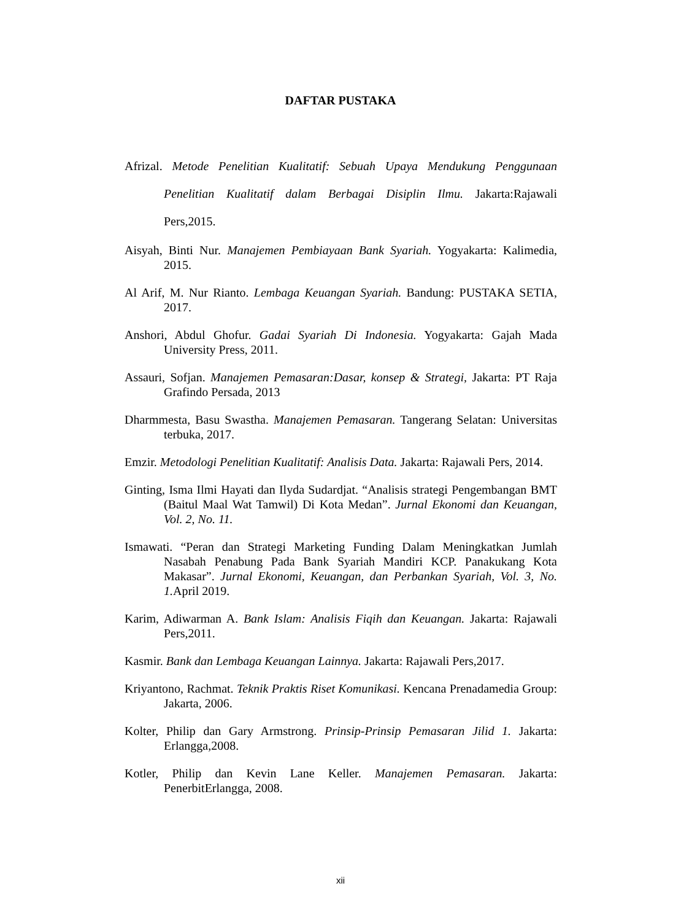DAFTAR PUSTAKA
Afrizal. Metode Penelitian Kualitatif: Sebuah Upaya Mendukung Penggunaan Penelitian Kualitatif dalam Berbagai Disiplin Ilmu. Jakarta:Rajawali Pers,2015.
Aisyah, Binti Nur. Manajemen Pembiayaan Bank Syariah. Yogyakarta: Kalimedia, 2015.
Al Arif, M. Nur Rianto. Lembaga Keuangan Syariah. Bandung: PUSTAKA SETIA, 2017.
Anshori, Abdul Ghofur. Gadai Syariah Di Indonesia. Yogyakarta: Gajah Mada University Press, 2011.
Assauri, Sofjan. Manajemen Pemasaran:Dasar, konsep & Strategi, Jakarta: PT Raja Grafindo Persada, 2013
Dharmmesta, Basu Swastha. Manajemen Pemasaran. Tangerang Selatan: Universitas terbuka, 2017.
Emzir. Metodologi Penelitian Kualitatif: Analisis Data. Jakarta: Rajawali Pers, 2014.
Ginting, Isma Ilmi Hayati dan Ilyda Sudardjat. “Analisis strategi Pengembangan BMT (Baitul Maal Wat Tamwil) Di Kota Medan”. Jurnal Ekonomi dan Keuangan, Vol. 2, No. 11.
Ismawati. “Peran dan Strategi Marketing Funding Dalam Meningkatkan Jumlah Nasabah Penabung Pada Bank Syariah Mandiri KCP. Panakukang Kota Makasar”. Jurnal Ekonomi, Keuangan, dan Perbankan Syariah, Vol. 3, No. 1. April 2019.
Karim, Adiwarman A. Bank Islam: Analisis Fiqih dan Keuangan. Jakarta: Rajawali Pers,2011.
Kasmir. Bank dan Lembaga Keuangan Lainnya. Jakarta: Rajawali Pers,2017.
Kriyantono, Rachmat. Teknik Praktis Riset Komunikasi. Kencana Prenadamedia Group: Jakarta, 2006.
Kolter, Philip dan Gary Armstrong. Prinsip-Prinsip Pemasaran Jilid 1. Jakarta: Erlangga,2008.
Kotler, Philip dan Kevin Lane Keller. Manajemen Pemasaran. Jakarta: PenerbitErlangga, 2008.
xii